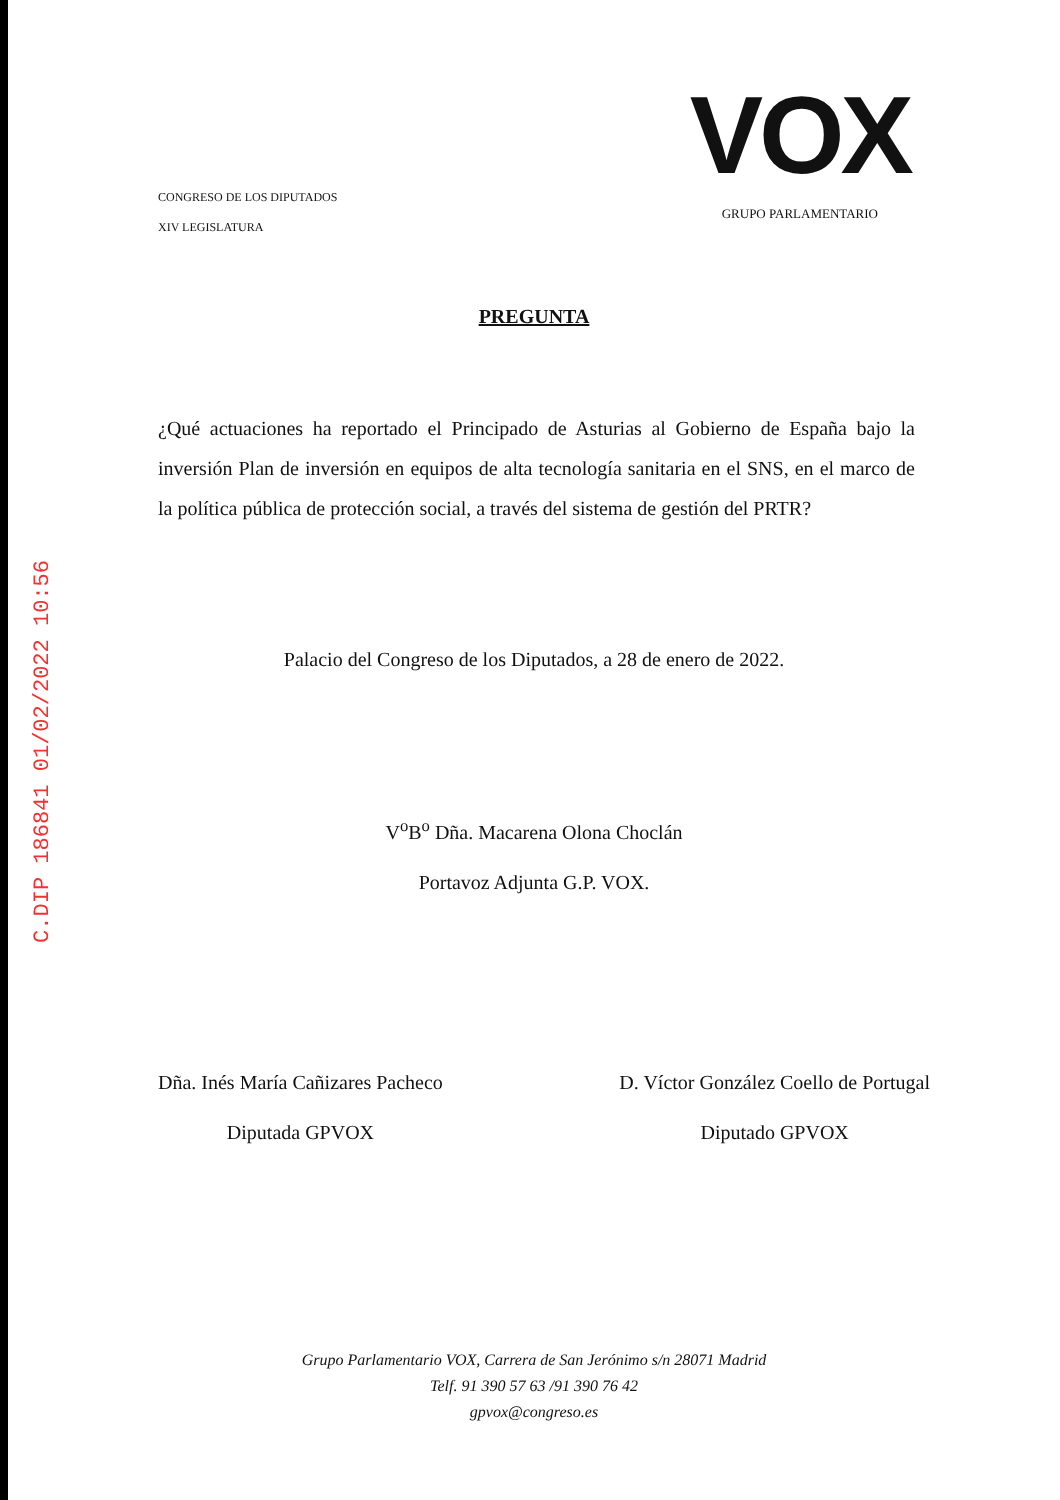C.DIP 186841 01/02/2022 10:56
CONGRESO DE LOS DIPUTADOS
XIV LEGISLATURA
VOX
GRUPO PARLAMENTARIO
PREGUNTA
¿Qué actuaciones ha reportado el Principado de Asturias al Gobierno de España bajo la inversión Plan de inversión en equipos de alta tecnología sanitaria en el SNS, en el marco de la política pública de protección social, a través del sistema de gestión del PRTR?
Palacio del Congreso de los Diputados, a 28 de enero de 2022.
V<sup>o</sup>B<sup>o</sup> Dña. Macarena Olona Choclán
Portavoz Adjunta G.P. VOX.
Dña. Inés María Cañizares Pacheco
Diputada GPVOX
D. Víctor González Coello de Portugal
Diputado GPVOX
Grupo Parlamentario VOX, Carrera de San Jerónimo s/n 28071 Madrid
Telf. 91 390 57 63 /91 390 76 42
gpvox@congreso.es